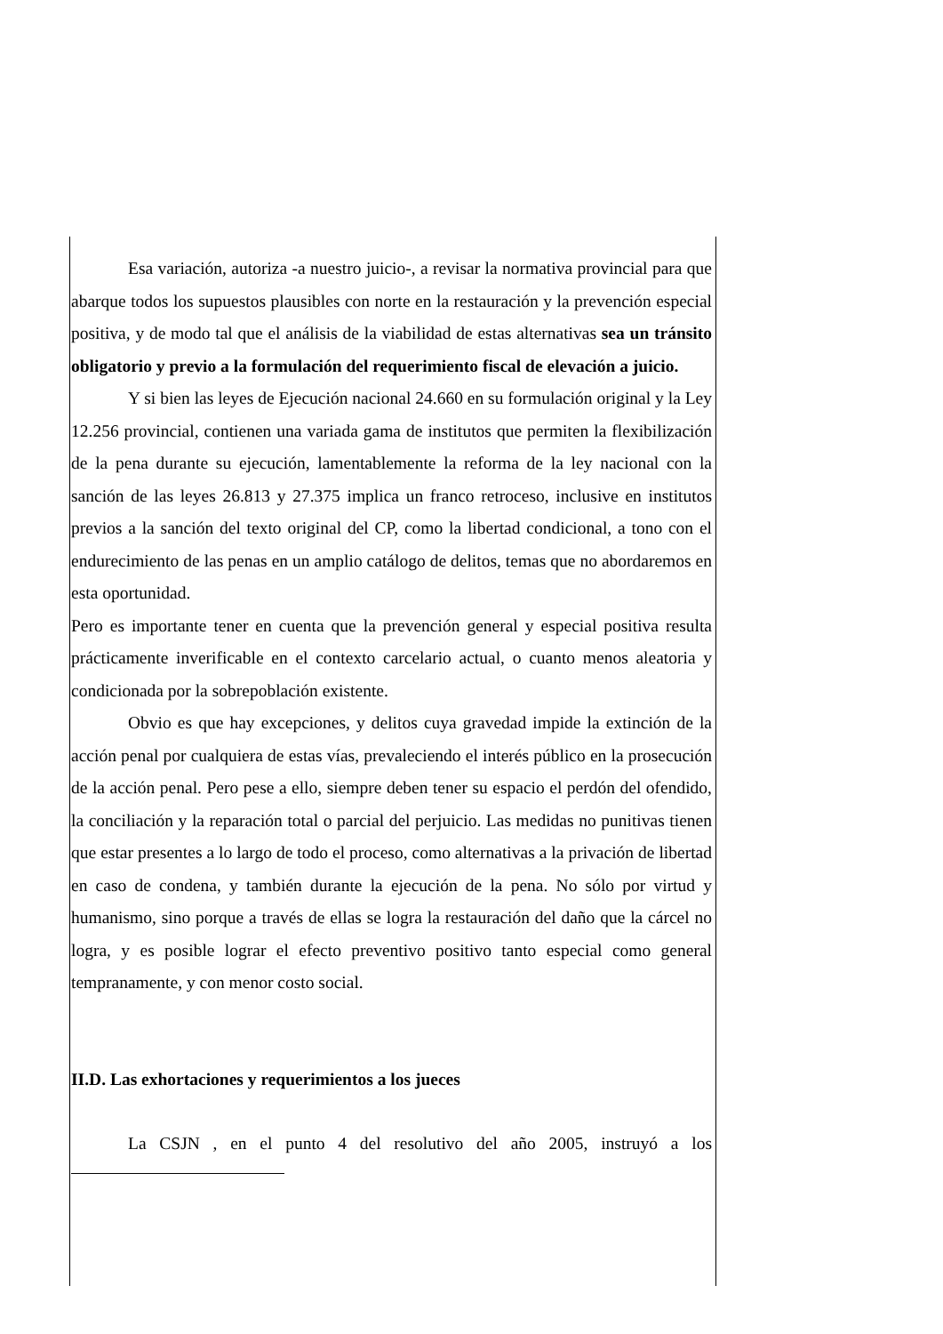Esa variación, autoriza -a nuestro juicio-, a revisar la normativa provincial para que abarque todos los supuestos plausibles con norte en la restauración y la prevención especial positiva, y de modo tal que el análisis de la viabilidad de estas alternativas sea un tránsito obligatorio y previo a la formulación del requerimiento fiscal de elevación a juicio.
Y si bien las leyes de Ejecución nacional 24.660 en su formulación original y la Ley 12.256 provincial, contienen una variada gama de institutos que permiten la flexibilización de la pena durante su ejecución, lamentablemente la reforma de la ley nacional con la sanción de las leyes 26.813 y 27.375 implica un franco retroceso, inclusive en institutos previos a la sanción del texto original del CP, como la libertad condicional, a tono con el endurecimiento de las penas en un amplio catálogo de delitos, temas que no abordaremos en esta oportunidad.
Pero es importante tener en cuenta que la prevención general y especial positiva resulta prácticamente inverificable en el contexto carcelario actual, o cuanto menos aleatoria y condicionada por la sobrepoblación existente.
Obvio es que hay excepciones, y delitos cuya gravedad impide la extinción de la acción penal por cualquiera de estas vías, prevaleciendo el interés público en la prosecución de la acción penal. Pero pese a ello, siempre deben tener su espacio el perdón del ofendido, la conciliación y la reparación total o parcial del perjuicio. Las medidas no punitivas tienen que estar presentes a lo largo de todo el proceso, como alternativas a la privación de libertad en caso de condena, y también durante la ejecución de la pena. No sólo por virtud y humanismo, sino porque a través de ellas se logra la restauración del daño que la cárcel no logra, y es posible lograr el efecto preventivo positivo tanto especial como general tempranamente, y con menor costo social.
II.D. Las exhortaciones y requerimientos a los jueces
La CSJN , en el punto 4 del resolutivo del año 2005, instruyó a los